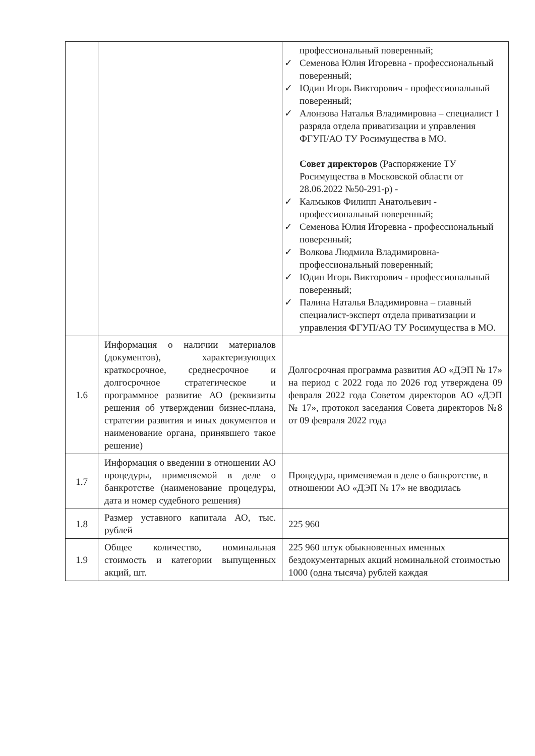| | | профессиональный поверенный; ✓ Семенова Юлия Игоревна - профессиональный поверенный; ✓ Юдин Игорь Викторович - профессиональный поверенный; ✓ Алонзова Наталья Владимировна – специалист 1 разряда отдела приватизации и управления ФГУП/АО ТУ Росимущества в МО. Совет директоров (Распоряжение ТУ Росимущества в Московской области от 28.06.2022 №50-291-р) - ✓ Калмыков Филипп Анатольевич - профессиональный поверенный; ✓ Семенова Юлия Игоревна - профессиональный поверенный; ✓ Волкова Людмила Владимировна- профессиональный поверенный; ✓ Юдин Игорь Викторович - профессиональный поверенный; ✓ Палина Наталья Владимировна – главный специалист-эксперт отдела приватизации и управления ФГУП/АО ТУ Росимущества в МО. |
| 1.6 | Информация о наличии материалов (документов), характеризующих краткосрочное, среднесрочное и долгосрочное стратегическое и программное развитие АО (реквизиты решения об утверждении бизнес-плана, стратегии развития и иных документов и наименование органа, принявшего такое решение) | Долгосрочная программа развития АО «ДЭП № 17» на период с 2022 года по 2026 год утверждена 09 февраля 2022 года Советом директоров АО «ДЭП № 17», протокол заседания Совета директоров №8 от 09 февраля 2022 года |
| 1.7 | Информация о введении в отношении АО процедуры, применяемой в деле о банкротстве (наименование процедуры, дата и номер судебного решения) | Процедура, применяемая в деле о банкротстве, в отношении АО «ДЭП № 17» не вводилась |
| 1.8 | Размер уставного капитала АО, тыс. рублей | 225 960 |
| 1.9 | Общее количество, номинальная стоимость и категории выпущенных акций, шт. | 225 960 штук обыкновенных именных бездокументарных акций номинальной стоимостью 1000 (одна тысяча) рублей каждая |